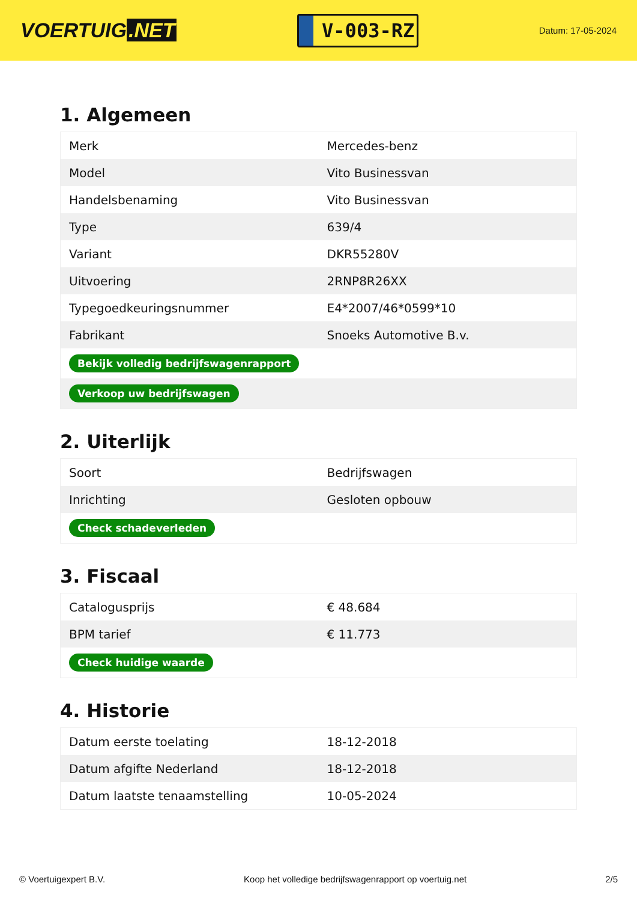VOERTUIG.NET
V-003-RZ
Datum: 17-05-2024
1. Algemeen
| Merk | Mercedes-benz |
| Model | Vito Businessvan |
| Handelsbenaming | Vito Businessvan |
| Type | 639/4 |
| Variant | DKR55280V |
| Uitvoering | 2RNP8R26XX |
| Typegoedkeuringsnummer | E4*2007/46*0599*10 |
| Fabrikant | Snoeks Automotive B.v. |
| Bekijk volledig bedrijfswagenrapport | |
| Verkoop uw bedrijfswagen | |
2. Uiterlijk
| Soort | Bedrijfswagen |
| Inrichting | Gesloten opbouw |
| Check schadeverleden | |
3. Fiscaal
| Catalogusprijs | € 48.684 |
| BPM tarief | € 11.773 |
| Check huidige waarde | |
4. Historie
| Datum eerste toelating | 18-12-2018 |
| Datum afgifte Nederland | 18-12-2018 |
| Datum laatste tenaamstelling | 10-05-2024 |
© Voertuigexpert B.V. Koop het volledige bedrijfswagenrapport op voertuig.net 2/5